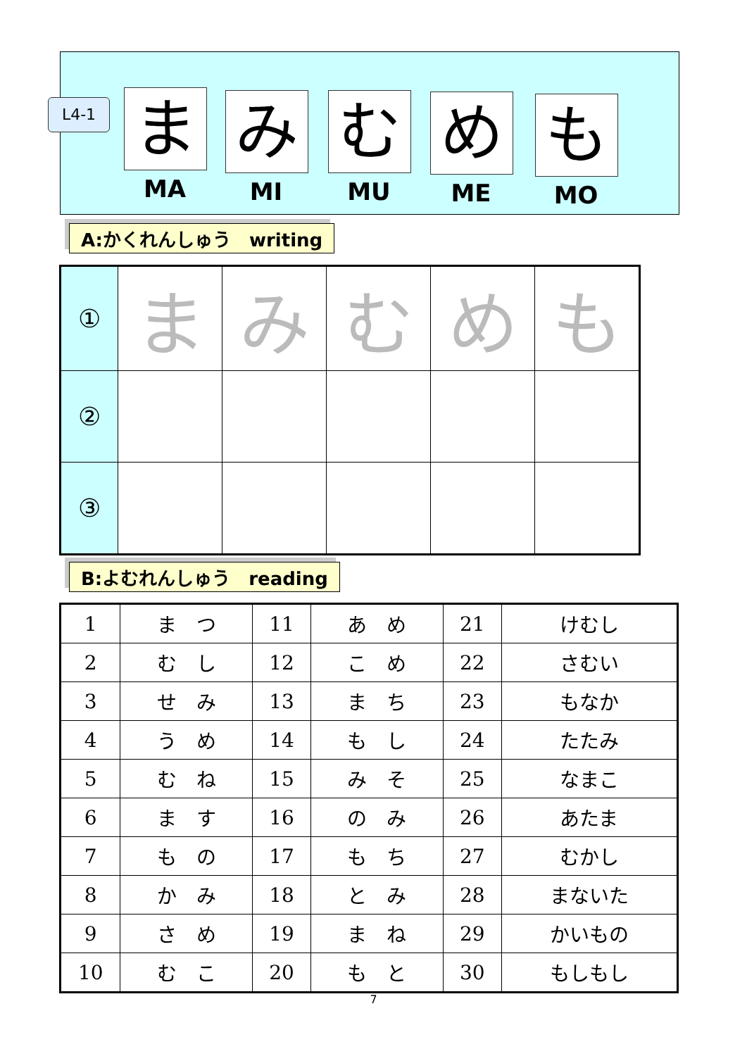L4-1
ま
MA
み
MI
む
MU
め
ME
も
MO
A:かくれんしゅう　writing
| ① | ま | み | む | め | も |
| ② | | | | | |
| ③ | | | | | |
B:よむれんしゅう　reading
| 1 | ま つ | 11 | あ め | 21 | けむし |
| 2 | む し | 12 | こ め | 22 | さむい |
| 3 | せ み | 13 | ま ち | 23 | もなか |
| 4 | う め | 14 | も し | 24 | たたみ |
| 5 | む ね | 15 | み そ | 25 | なまこ |
| 6 | ま す | 16 | の み | 26 | あたま |
| 7 | も の | 17 | も ち | 27 | むかし |
| 8 | か み | 18 | と み | 28 | まないた |
| 9 | さ め | 19 | ま ね | 29 | かいもの |
| 10 | む こ | 20 | も と | 30 | もしもし |
7